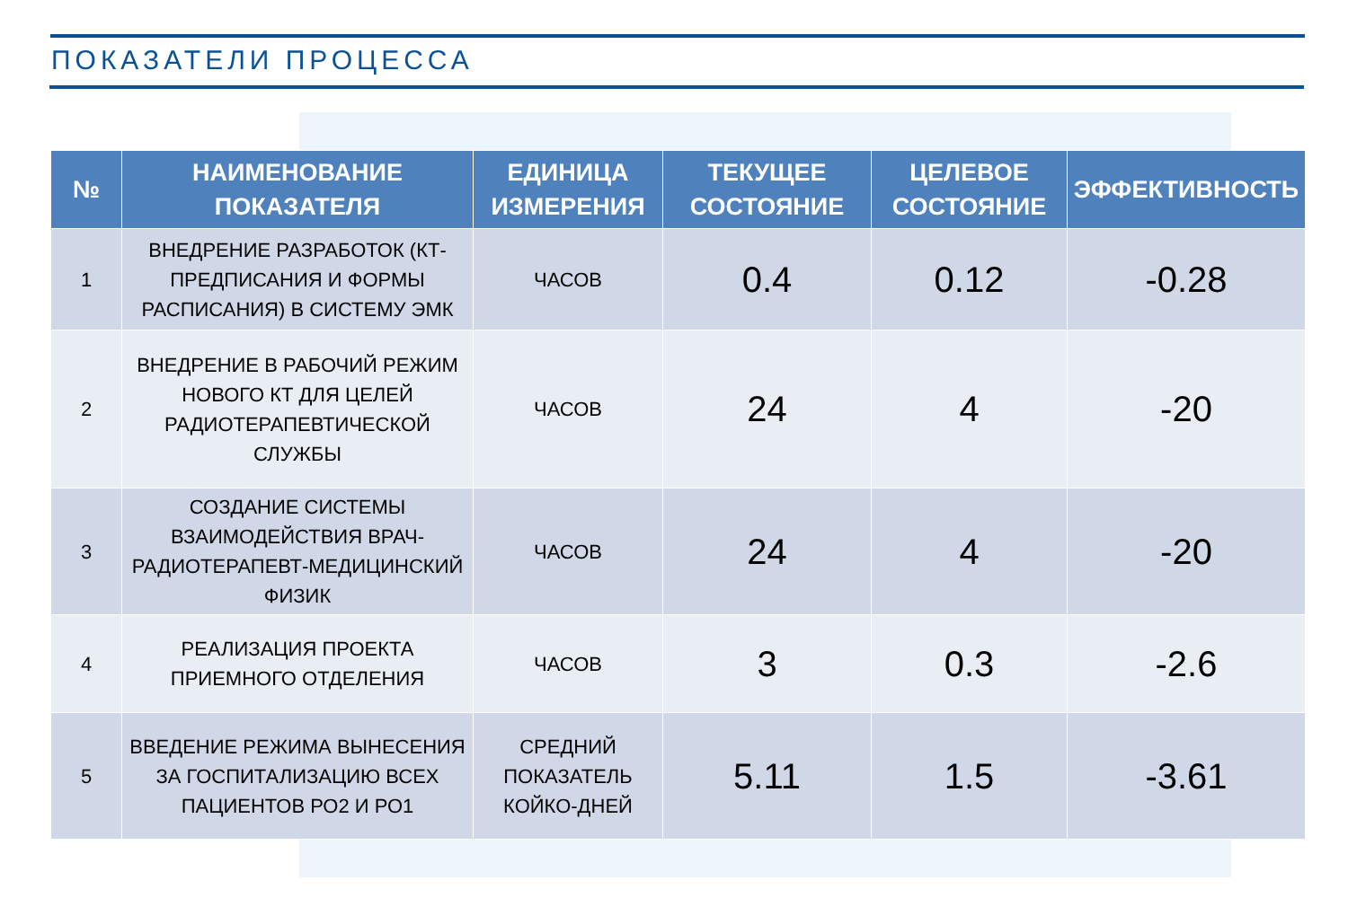ПОКАЗАТЕЛИ ПРОЦЕССА
| № | НАИМЕНОВАНИЕ ПОКАЗАТЕЛЯ | ЕДИНИЦА ИЗМЕРЕНИЯ | ТЕКУЩЕЕ СОСТОЯНИЕ | ЦЕЛЕВОЕ СОСТОЯНИЕ | ЭФФЕКТИВНОСТЬ |
| --- | --- | --- | --- | --- | --- |
| 1 | ВНЕДРЕНИЕ РАЗРАБОТОК (КТ-ПРЕДПИСАНИЯ И ФОРМЫ РАСПИСАНИЯ) В СИСТЕМУ ЭМК | ЧАСОВ | 0.4 | 0.12 | -0.28 |
| 2 | ВНЕДРЕНИЕ В РАБОЧИЙ РЕЖИМ НОВОГО КТ ДЛЯ ЦЕЛЕЙ РАДИОТЕРАПЕВТИЧЕСКОЙ СЛУЖБЫ | ЧАСОВ | 24 | 4 | -20 |
| 3 | СОЗДАНИЕ СИСТЕМЫ ВЗАИМОДЕЙСТВИЯ ВРАЧ-РАДИОТЕРАПЕВТ-МЕДИЦИНСКИЙ ФИЗИК | ЧАСОВ | 24 | 4 | -20 |
| 4 | РЕАЛИЗАЦИЯ ПРОЕКТА ПРИЕМНОГО ОТДЕЛЕНИЯ | ЧАСОВ | 3 | 0.3 | -2.6 |
| 5 | ВВЕДЕНИЕ РЕЖИМА ВЫНЕСЕНИЯ ЗА ГОСПИТАЛИЗАЦИЮ ВСЕХ ПАЦИЕНТОВ РО2 И РО1 | СРЕДНИЙ ПОКАЗАТЕЛЬ КОЙКО-ДНЕЙ | 5.11 | 1.5 | -3.61 |